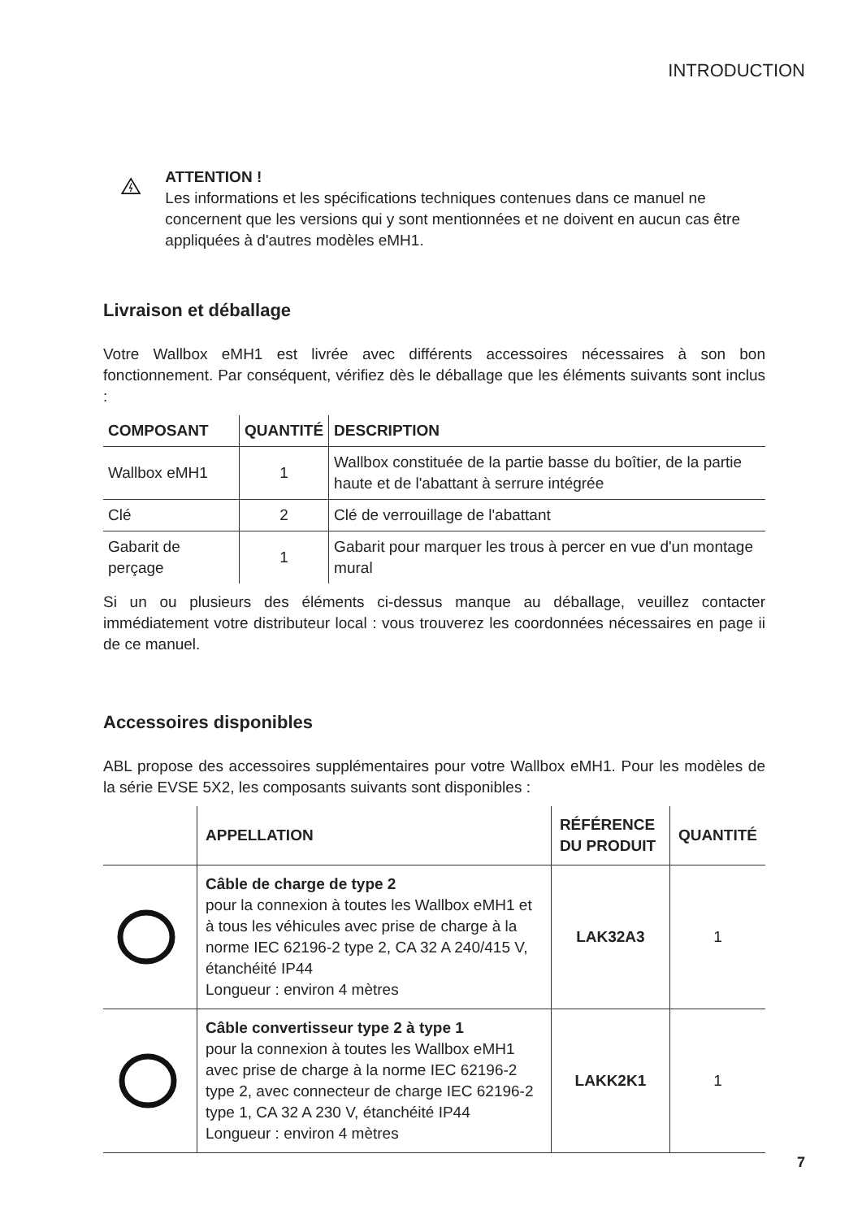INTRODUCTION
ATTENTION !
Les informations et les spécifications techniques contenues dans ce manuel ne concernent que les versions qui y sont mentionnées et ne doivent en aucun cas être appliquées à d'autres modèles eMH1.
Livraison et déballage
Votre Wallbox eMH1 est livrée avec différents accessoires nécessaires à son bon fonctionnement. Par conséquent, vérifiez dès le déballage que les éléments suivants sont inclus :
| COMPOSANT | QUANTITÉ | DESCRIPTION |
| --- | --- | --- |
| Wallbox eMH1 | 1 | Wallbox constituée de la partie basse du boîtier, de la partie haute et de l'abattant à serrure intégrée |
| Clé | 2 | Clé de verrouillage de l'abattant |
| Gabarit de perçage | 1 | Gabarit pour marquer les trous à percer en vue d'un montage mural |
Si un ou plusieurs des éléments ci-dessus manque au déballage, veuillez contacter immédiatement votre distributeur local : vous trouverez les coordonnées nécessaires en page ii de ce manuel.
Accessoires disponibles
ABL propose des accessoires supplémentaires pour votre Wallbox eMH1. Pour les modèles de la série EVSE 5X2, les composants suivants sont disponibles :
| | APPELLATION | RÉFÉRENCE DU PRODUIT | QUANTITÉ |
| --- | --- | --- | --- |
| | Câble de charge de type 2 pour la connexion à toutes les Wallbox eMH1 et à tous les véhicules avec prise de charge à la norme IEC 62196-2 type 2, CA 32 A 240/415 V, étanchéité IP44 Longueur : environ 4 mètres | LAK32A3 | 1 |
| | Câble convertisseur type 2 à type 1 pour la connexion à toutes les Wallbox eMH1 avec prise de charge à la norme IEC 62196-2 type 2, avec connecteur de charge IEC 62196-2 type 1, CA 32 A 230 V, étanchéité IP44 Longueur : environ 4 mètres | LAKK2K1 | 1 |
7